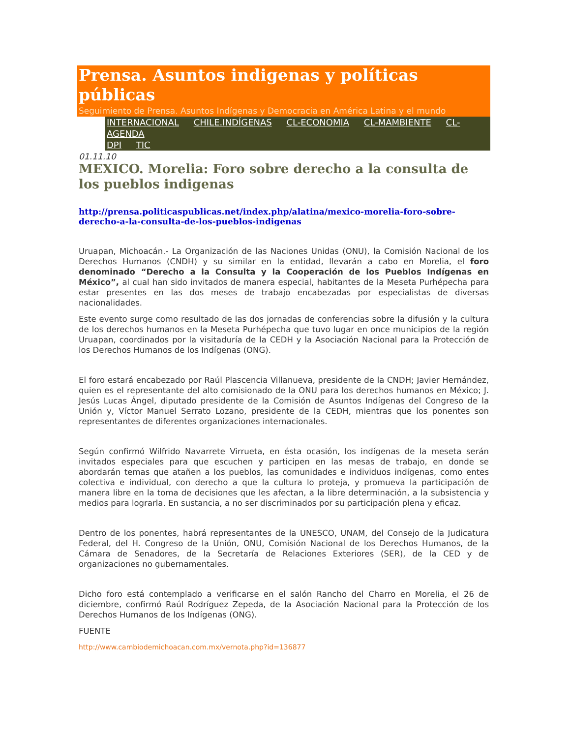Prensa. Asuntos indigenas y políticas públicas
Seguimiento de Prensa. Asuntos Indígenas y Democracia en América Latina y el mundo
INTERNACIONAL CHILE.INDÍGENAS CL-ECONOMIA CL-MAMBIENTE CL-AGENDA
DPI TIC
01.11.10
MEXICO. Morelia: Foro sobre derecho a la consulta de los pueblos indigenas
http://prensa.politicaspublicas.net/index.php/alatina/mexico-morelia-foro-sobre-derecho-a-la-consulta-de-los-pueblos-indigenas
Uruapan, Michoacán.- La Organización de las Naciones Unidas (ONU), la Comisión Nacional de los Derechos Humanos (CNDH) y su similar en la entidad, llevarán a cabo en Morelia, el foro denominado “Derecho a la Consulta y la Cooperación de los Pueblos Indígenas en México”, al cual han sido invitados de manera especial, habitantes de la Meseta Purhépecha para estar presentes en las dos meses de trabajo encabezadas por especialistas de diversas nacionalidades.
Este evento surge como resultado de las dos jornadas de conferencias sobre la difusión y la cultura de los derechos humanos en la Meseta Purhépecha que tuvo lugar en once municipios de la región Uruapan, coordinados por la visitaduría de la CEDH y la Asociación Nacional para la Protección de los Derechos Humanos de los Indígenas (ONG).
El foro estará encabezado por Raúl Plascencia Villanueva, presidente de la CNDH; Javier Hernández, quien es el representante del alto comisionado de la ONU para los derechos humanos en México; J. Jesús Lucas Ángel, diputado presidente de la Comisión de Asuntos Indígenas del Congreso de la Unión y, Víctor Manuel Serrato Lozano, presidente de la CEDH, mientras que los ponentes son representantes de diferentes organizaciones internacionales.
Según confirmó Wilfrido Navarrete Virrueta, en ésta ocasión, los indígenas de la meseta serán invitados especiales para que escuchen y participen en las mesas de trabajo, en donde se abordarán temas que atañen a los pueblos, las comunidades e individuos indígenas, como entes colectiva e individual, con derecho a que la cultura lo proteja, y promueva la participación de manera libre en la toma de decisiones que les afectan, a la libre determinación, a la subsistencia y medios para lograrla. En sustancia, a no ser discriminados por su participación plena y eficaz.
Dentro de los ponentes, habrá representantes de la UNESCO, UNAM, del Consejo de la Judicatura Federal, del H. Congreso de la Unión, ONU, Comisión Nacional de los Derechos Humanos, de la Cámara de Senadores, de la Secretaría de Relaciones Exteriores (SER), de la CED y de organizaciones no gubernamentales.
Dicho foro está contemplado a verificarse en el salón Rancho del Charro en Morelia, el 26 de diciembre, confirmó Raúl Rodríguez Zepeda, de la Asociación Nacional para la Protección de los Derechos Humanos de los Indígenas (ONG).
FUENTE
http://www.cambiodemichoacan.com.mx/vernota.php?id=136877